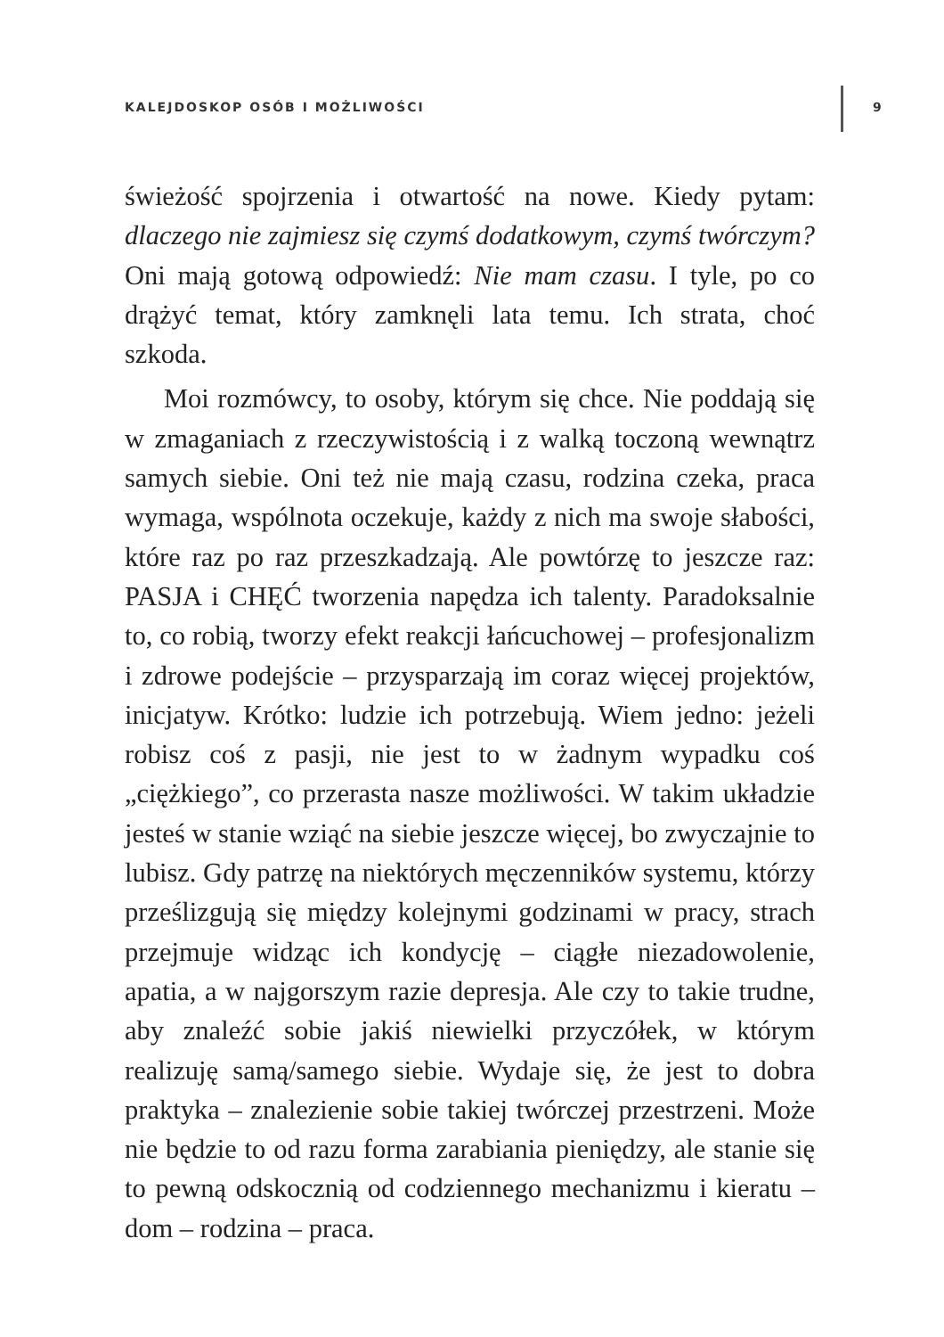KALEJDOSKOP OSÓB I MOŻLIWOŚCI 9
świeżość spojrzenia i otwartość na nowe. Kiedy pytam: dlaczego nie zajmiesz się czymś dodatkowym, czymś twórczym? Oni mają gotową odpowiedź: Nie mam czasu. I tyle, po co drążyć temat, który zamknęli lata temu. Ich strata, choć szkoda.
Moi rozmówcy, to osoby, którym się chce. Nie poddają się w zmaganiach z rzeczywistością i z walką toczoną wewnątrz samych siebie. Oni też nie mają czasu, rodzina czeka, praca wymaga, wspólnota oczekuje, każdy z nich ma swoje słabości, które raz po raz przeszkadzają. Ale powtórzę to jeszcze raz: PASJA i CHĘĆ tworzenia napędza ich talenty. Paradoksalnie to, co robią, tworzy efekt reakcji łańcuchowej – profesjonalizm i zdrowe podejście – przysparzają im coraz więcej projektów, inicjatyw. Krótko: ludzie ich potrzebują. Wiem jedno: jeżeli robisz coś z pasji, nie jest to w żadnym wypadku coś „ciężkiego”, co przerasta nasze możliwości. W takim układzie jesteś w stanie wziąć na siebie jeszcze więcej, bo zwyczajnie to lubisz. Gdy patrzę na niektórych męczenników systemu, którzy prześlizgują się między kolejnymi godzinami w pracy, strach przejmuje widząc ich kondycję – ciągłe niezadowolenie, apatia, a w najgorszym razie depresja. Ale czy to takie trudne, aby znaleźć sobie jakiś niewielki przyczółek, w którym realizuję samą/samego siebie. Wydaje się, że jest to dobra praktyka – znalezienie sobie takiej twórczej przestrzeni. Może nie będzie to od razu forma zarabiania pieniędzy, ale stanie się to pewną odskocznią od codziennego mechanizmu i kieratu – dom – rodzina – praca.